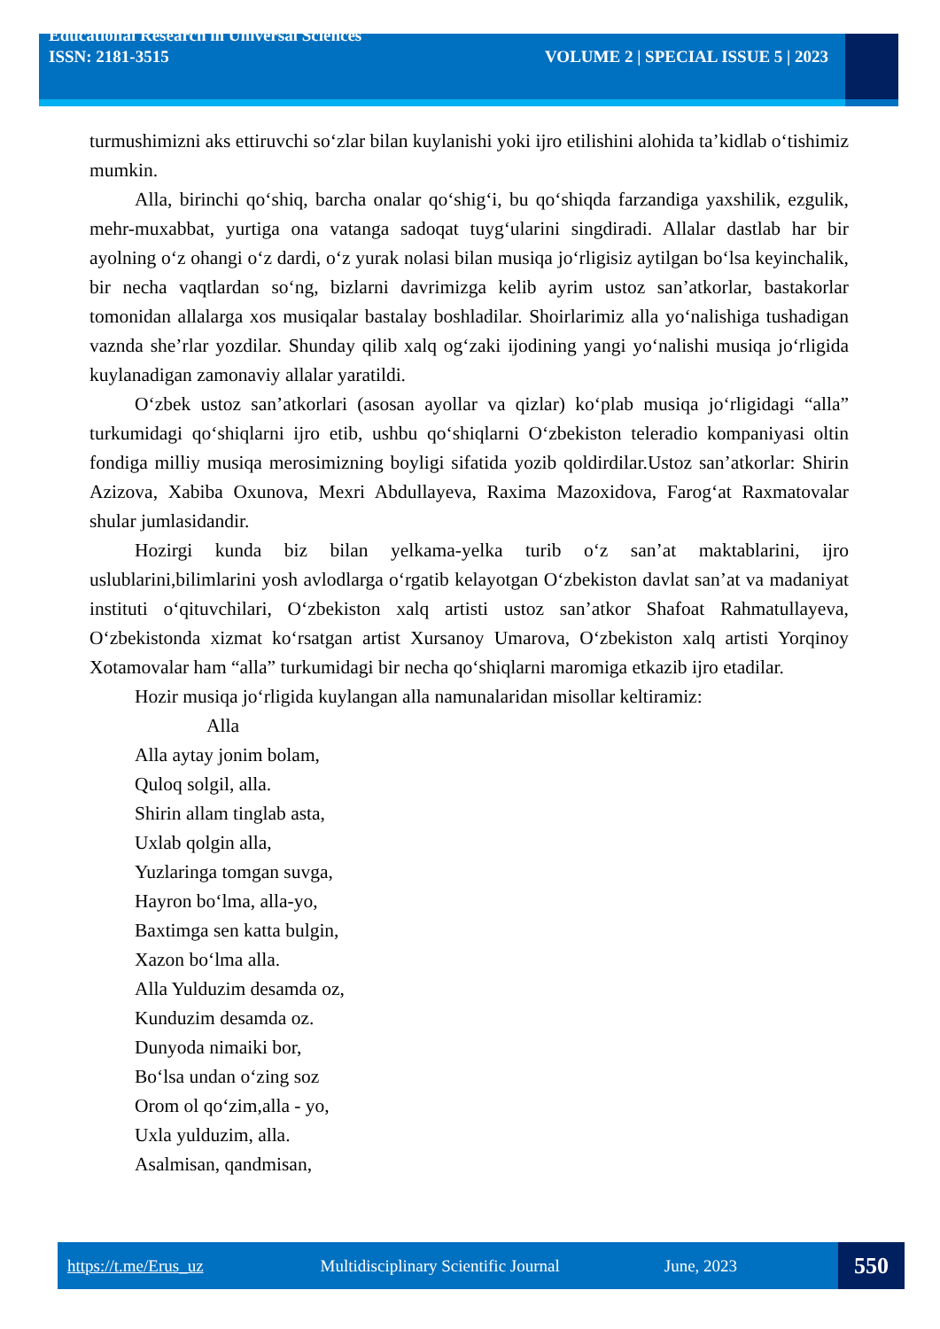Educational Research in Universal Sciences
ISSN: 2181-3515 VOLUME 2 | SPECIAL ISSUE 5 | 2023
turmushimizni aks ettiruvchi so‘zlar bilan kuylanishi yoki ijro etilishini alohida ta’kidlab o‘tishimiz mumkin.
Alla, birinchi qo‘shiq, barcha onalar qo‘shig‘i, bu qo‘shiqda farzandiga yaxshilik, ezgulik, mehr-muxabbat, yurtiga ona vatanga sadoqat tuyg‘ularini singdiradi. Allalar dastlab har bir ayolning o‘z ohangi o‘z dardi, o‘z yurak nolasi bilan musiqa jo‘rligisiz aytilgan bo‘lsa keyinchalik, bir necha vaqtlardan so‘ng, bizlarni davrimizga kelib ayrim ustoz san’atkorlar, bastakorlar tomonidan allalarga xos musiqalar bastalay boshladilar. Shoirlarimiz alla yo‘nalishiga tushadigan vaznda she’rlar yozdilar. Shunday qilib xalq og‘zaki ijodining yangi yo‘nalishi musiqa jo‘rligida kuylanadigan zamonaviy allalar yaratildi.
O‘zbek ustoz san’atkorlari (asosan ayollar va qizlar) ko‘plab musiqa jo‘rligidagi “alla” turkumidagi qo‘shiqlarni ijro etib, ushbu qo‘shiqlarni O‘zbekiston teleradio kompaniyasi oltin fondiga milliy musiqa merosimizning boyligi sifatida yozib qoldirdilar.Ustoz san’atkorlar: Shirin Azizova, Xabiba Oxunova, Mexri Abdullayeva, Raxima Mazoxidova, Farog‘at Raxmatovalar shular jumlasidandir.
Hozirgi kunda biz bilan yelkama-yelka turib o‘z san’at maktablarini, ijro uslublarini,bilimlarini yosh avlodlarga o‘rgatib kelayotgan O‘zbekiston davlat san’at va madaniyat instituti o‘qituvchilari, O‘zbekiston xalq artisti ustoz san’atkor Shafoat Rahmatullayeva, O‘zbekistonda xizmat ko‘rsatgan artist Xursanoy Umarova, O‘zbekiston xalq artisti Yorqinoy Xotamovalar ham “alla” turkumidagi bir necha qo‘shiqlarni maromiga etkazib ijro etadilar.
Hozir musiqa jo‘rligida kuylangan alla namunalaridan misollar keltiramiz:
Alla
Alla aytay jonim bolam,
Quloq solgil, alla.
Shirin allam tinglab asta,
Uxlab qolgin alla,
Yuzlaringa tomgan suvga,
Hayron bo‘lma, alla-yo,
Baxtimga sen katta bulgin,
Xazon bo‘lma alla.
Alla Yulduzim desamda oz,
Kunduzim desamda oz.
Dunyoda nimaiki bor,
Bo‘lsa undan o‘zing soz
Orom ol qo‘zim,alla - yo,
Uxla yulduzim, alla.
Asalmisan, qandmisan,
https://t.me/Erus_uz Multidisciplinary Scientific Journal June, 2023
550